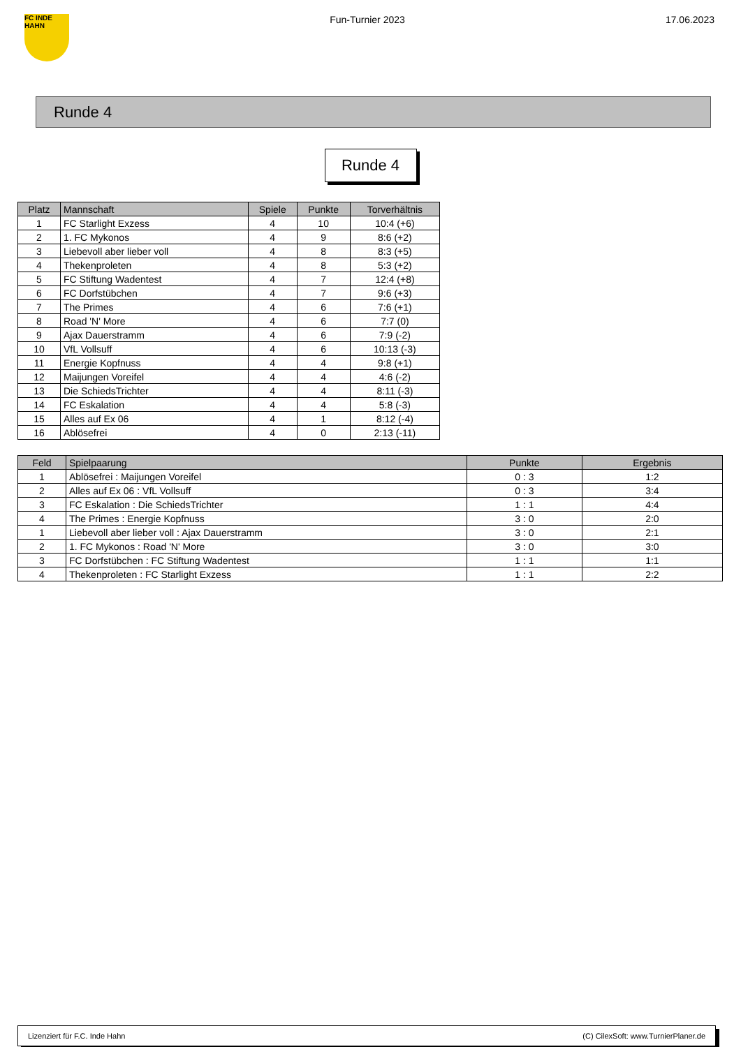FC INDE HAHN
Fun-Turnier 2023 17.06.2023
Runde 4
Runde 4
| Platz | Mannschaft | Spiele | Punkte | Torverhältnis |
| --- | --- | --- | --- | --- |
| 1 | FC Starlight Exzess | 4 | 10 | 10:4 (+6) |
| 2 | 1. FC Mykonos | 4 | 9 | 8:6 (+2) |
| 3 | Liebevoll aber lieber voll | 4 | 8 | 8:3 (+5) |
| 4 | Thekenproleten | 4 | 8 | 5:3 (+2) |
| 5 | FC Stiftung Wadentest | 4 | 7 | 12:4 (+8) |
| 6 | FC Dorfstübchen | 4 | 7 | 9:6 (+3) |
| 7 | The Primes | 4 | 6 | 7:6 (+1) |
| 8 | Road 'N' More | 4 | 6 | 7:7 (0) |
| 9 | Ajax Dauerstramm | 4 | 6 | 7:9 (-2) |
| 10 | VfL Vollsuff | 4 | 6 | 10:13 (-3) |
| 11 | Energie Kopfnuss | 4 | 4 | 9:8 (+1) |
| 12 | Maijungen Voreifel | 4 | 4 | 4:6 (-2) |
| 13 | Die SchiedsTrichter | 4 | 4 | 8:11 (-3) |
| 14 | FC Eskalation | 4 | 4 | 5:8 (-3) |
| 15 | Alles auf Ex 06 | 4 | 1 | 8:12 (-4) |
| 16 | Ablösefrei | 4 | 0 | 2:13 (-11) |
| Feld | Spielpaarung | Punkte | Ergebnis |
| --- | --- | --- | --- |
| 1 | Ablösefrei : Maijungen Voreifel | 0 : 3 | 1:2 |
| 2 | Alles auf Ex 06 : VfL Vollsuff | 0 : 3 | 3:4 |
| 3 | FC Eskalation : Die SchiedsTrichter | 1 : 1 | 4:4 |
| 4 | The Primes : Energie Kopfnuss | 3 : 0 | 2:0 |
| 1 | Liebevoll aber lieber voll : Ajax Dauerstramm | 3 : 0 | 2:1 |
| 2 | 1. FC Mykonos : Road 'N' More | 3 : 0 | 3:0 |
| 3 | FC Dorfstübchen : FC Stiftung Wadentest | 1 : 1 | 1:1 |
| 4 | Thekenproleten : FC Starlight Exzess | 1 : 1 | 2:2 |
Lizenziert für F.C. Inde Hahn (C) CilexSoft: www.TurnierPlaner.de